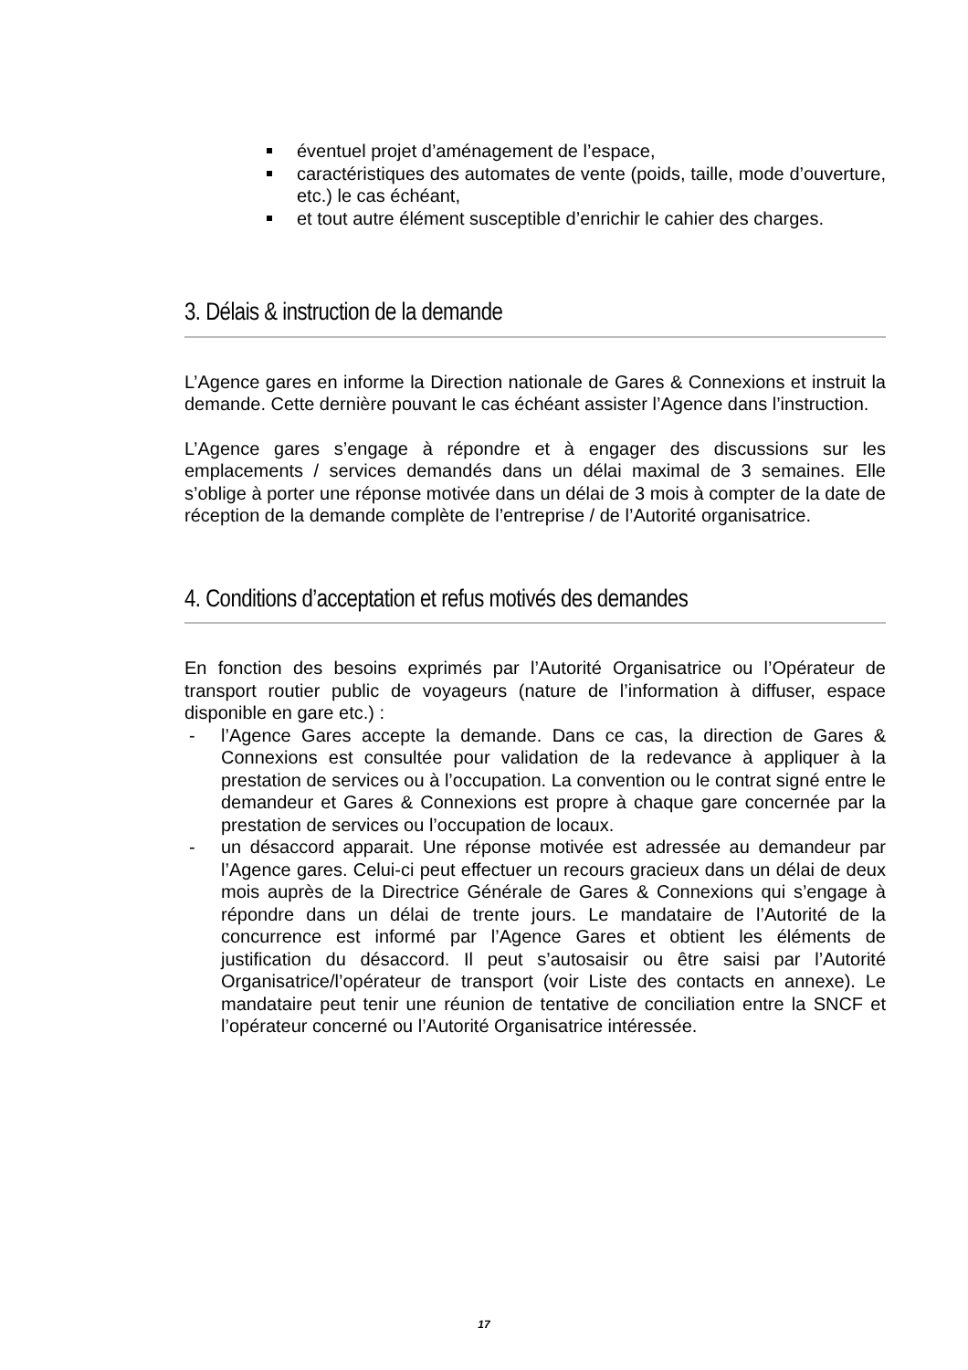éventuel projet d’aménagement de l’espace,
caractéristiques des automates de vente (poids, taille, mode d’ouverture, etc.) le cas échéant,
et tout autre élément susceptible d’enrichir le cahier des charges.
3. Délais & instruction de la demande
L’Agence gares en informe la Direction nationale de Gares & Connexions et instruit la demande. Cette dernière pouvant le cas échéant assister l’Agence dans l’instruction.
L’Agence gares s’engage à répondre et à engager des discussions sur les emplacements / services demandés dans un délai maximal de 3 semaines. Elle s’oblige à porter une réponse motivée dans un délai de 3 mois à compter de la date de réception de la demande complète de l’entreprise / de l’Autorité organisatrice.
4. Conditions d’acceptation et refus motivés des demandes
En fonction des besoins exprimés par l’Autorité Organisatrice ou l’Opérateur de transport routier public de voyageurs (nature de l’information à diffuser, espace disponible en gare etc.) :
- l’Agence Gares accepte la demande. Dans ce cas, la direction de Gares & Connexions est consultée pour validation de la redevance à appliquer à la prestation de services ou à l’occupation. La convention ou le contrat signé entre le demandeur et Gares & Connexions est propre à chaque gare concernée par la prestation de services ou l’occupation de locaux.
- un désaccord apparait. Une réponse motivée est adressée au demandeur par l’Agence gares. Celui-ci peut effectuer un recours gracieux dans un délai de deux mois auprès de la Directrice Générale de Gares & Connexions qui s’engage à répondre dans un délai de trente jours. Le mandataire de l’Autorité de la concurrence est informé par l’Agence Gares et obtient les éléments de justification du désaccord. Il peut s’autosaisir ou être saisi par l’Autorité Organisatrice/l’opérateur de transport (voir Liste des contacts en annexe). Le mandataire peut tenir une réunion de tentative de conciliation entre la SNCF et l’opérateur concerné ou l’Autorité Organisatrice intéressée.
17